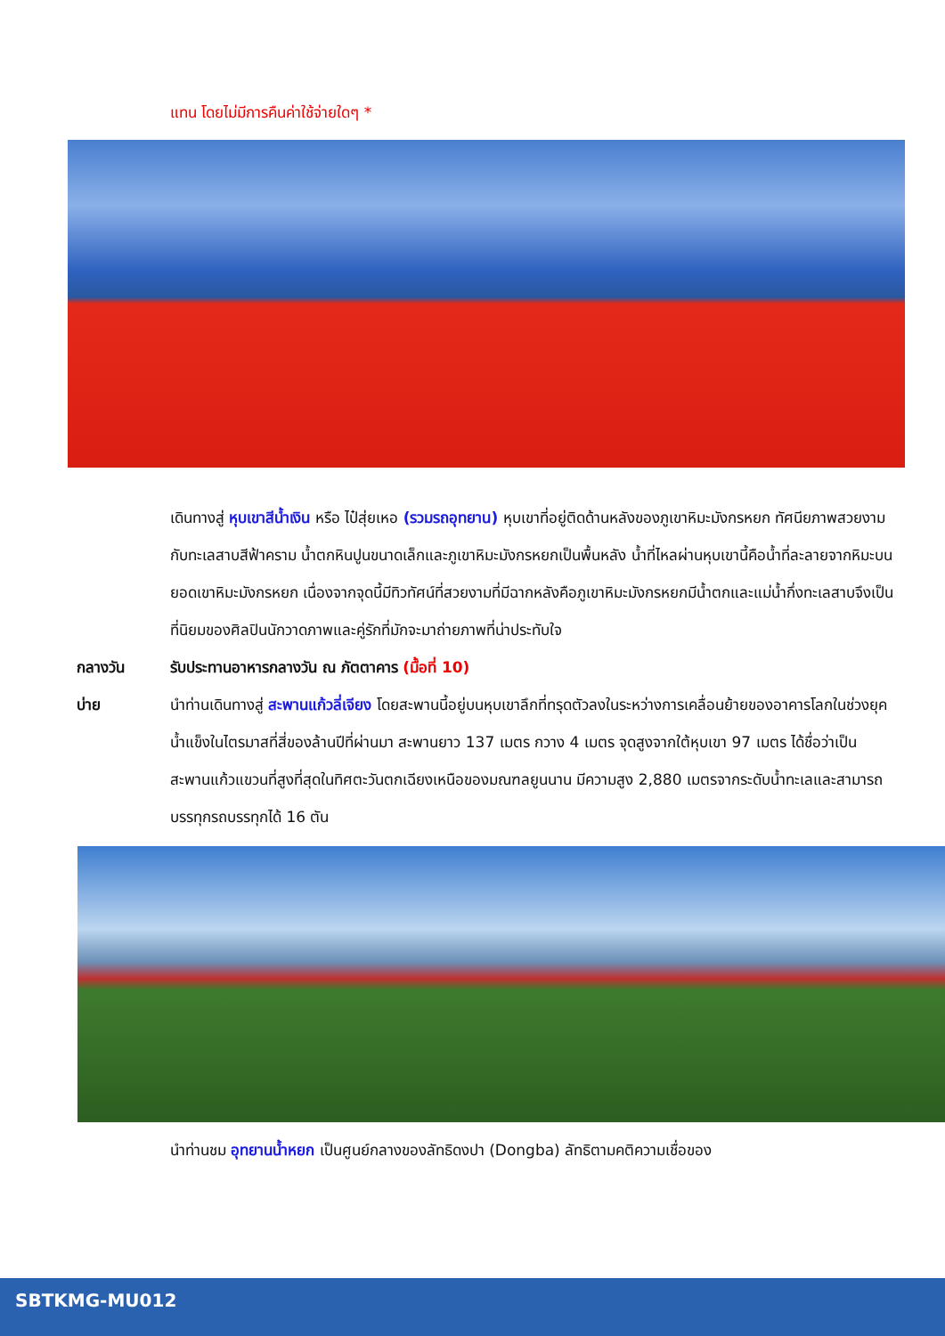แทน โดยไม่มีการคืนค่าใช้จ่ายใดๆ *
เดินทางสู่ หุบเขาสีน้ำเงิน หรือ ไป๋สุ่ยเหอ (รวมรถอุทยาน) หุบเขาที่อยู่ติดด้านหลังของภูเขาหิมะมังกรหยก ทัศนียภาพสวยงามกับทะเลสาบสีฟ้าคราม น้ำตกหินปูนขนาดเล็กและภูเขาหิมะมังกรหยกเป็นพื้นหลัง น้ำที่ไหลผ่านหุบเขานี้คือน้ำที่ละลายจากหิมะบนยอดเขาหิมะมังกรหยก เนื่องจากจุดนี้มีทิวทัศน์ที่สวยงามที่มีฉากหลังคือภูเขาหิมะมังกรหยกมีน้ำตกและแม่น้ำกึ่งทะเลสาบจึงเป็นที่นิยมของศิลปินนักวาดภาพและคู่รักที่มักจะมาถ่ายภาพที่น่าประทับใจ
กลางวัน รับประทานอาหารกลางวัน ณ ภัตตาคาร (มื้อที่ 10)
บ่าย นำท่านเดินทางสู่ สะพานแก้วลี่เจียง โดยสะพานนี้อยู่บนหุบเขาลึกที่ทรุดตัวลงในระหว่างการเคลื่อนย้ายของอาคารโลกในช่วงยุคน้ำแข็งในไตรมาสที่สี่ของล้านปีที่ผ่านมา สะพานยาว 137 เมตร กวาง 4 เมตร จุดสูงจากใต้หุบเขา 97 เมตร ได้ชื่อว่าเป็น สะพานแก้วแขวนที่สูงที่สุดในทิศตะวันตกเฉียงเหนือของมณฑลยูนนาน มีความสูง 2,880 เมตรจากระดับน้ำทะเลและสามารถบรรทุกรถบรรทุกได้ 16 ตัน
นำท่านชม อุทยานน้ำหยก เป็นศูนย์กลางของลัทธิดงปา (Dongba) ลัทธิตามคติความเชื่อของ
SBTKMG-MU012